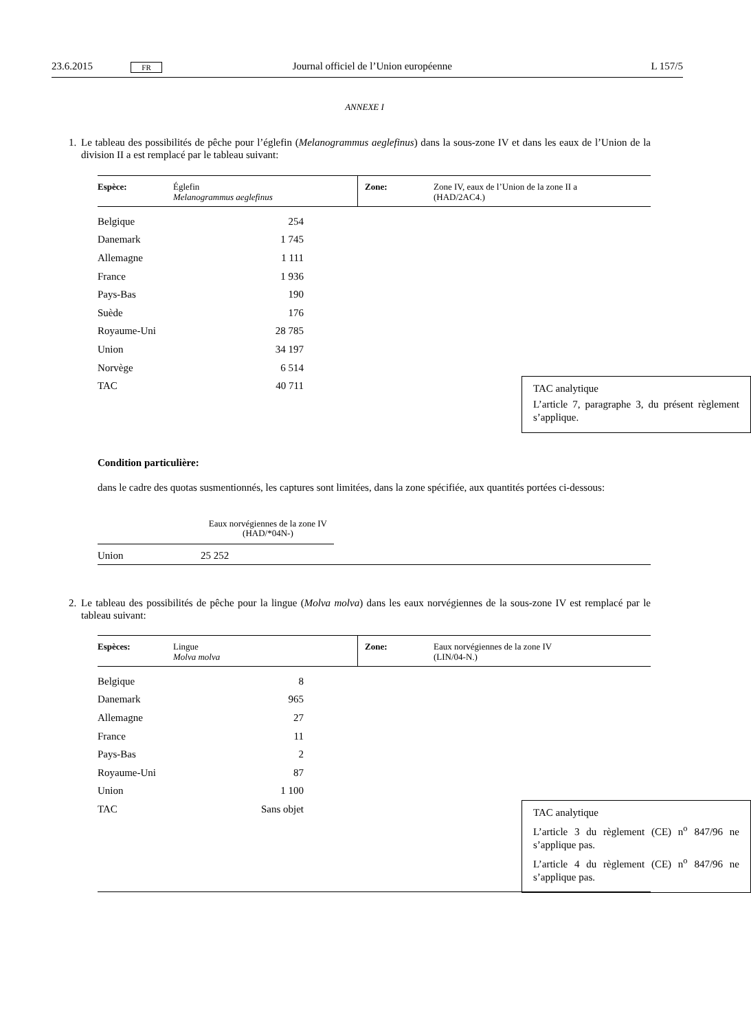23.6.2015 FR Journal officiel de l’Union européenne L 157/5
ANNEXE I
1. Le tableau des possibilités de pêche pour l’églefin (Melanogrammus aeglefinus) dans la sous-zone IV et dans les eaux de l’Union de la division II a est remplacé par le tableau suivant:
| Espèce: | Églefin Melanogrammus aeglefinus | Zone: | Zone IV, eaux de l’Union de la zone II a (HAD/2AC4.) |
| Belgique | 254 |
| Danemark | 1 745 |
| Allemagne | 1 111 |
| France | 1 936 |
| Pays-Bas | 190 |
| Suède | 176 |
| Royaume-Uni | 28 785 |
| Union | 34 197 |
| Norvège | 6 514 |
| TAC | 40 711 |
TAC analytique
L’article 7, paragraphe 3, du présent règle­ment s’applique.
Condition particulière:
dans le cadre des quotas susmentionnés, les captures sont limitées, dans la zone spécifiée, aux quantités portées ci-dessous:
| Eaux norvégiennes de la zone IV (HAD/*04N-) | |
| Union 25 252 | |
2. Le tableau des possibilités de pêche pour la lingue (Molva molva) dans les eaux norvégiennes de la sous-zone IV est remplacé par le tableau suivant:
| Espèces: | Lingue Molva molva | Zone: | Eaux norvégiennes de la zone IV (LIN/04-N.) |
| Belgique | 8 |
| Danemark | 965 |
| Allemagne | 27 |
| France | 11 |
| Pays-Bas | 2 |
| Royaume-Uni | 87 |
| Union | 1 100 |
| TAC | Sans objet |
TAC analytique
L’article 3 du règlement (CE) n<sup>o</sup> 847/96 ne s’applique pas.
L’article 4 du règlement (CE) n<sup>o</sup> 847/96 ne s’applique pas.